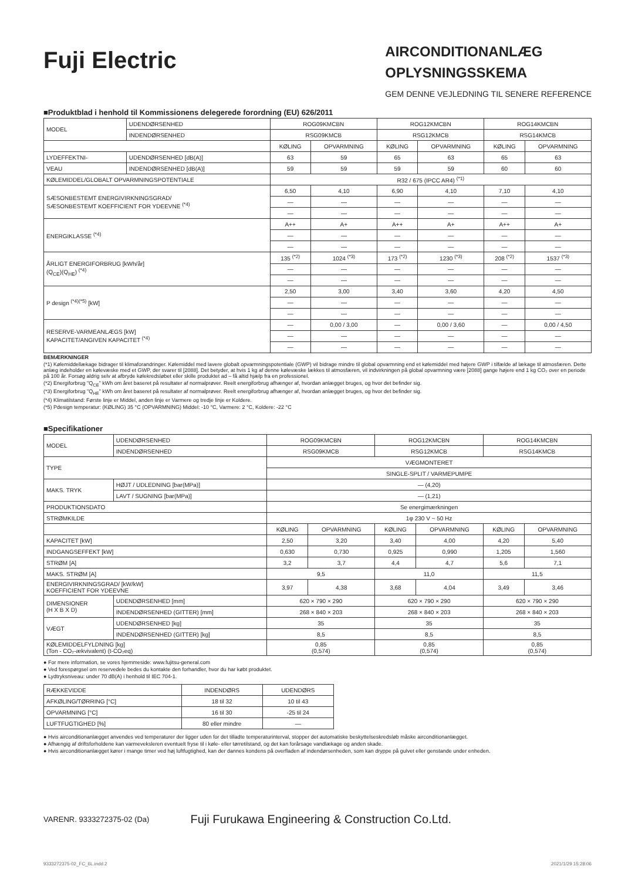Fuji Electric
AIRCONDITIONANLÆG
OPLYSNINGSSKEMA
GEM DENNE VEJLEDNING TIL SENERE REFERENCE
■Produktblad i henhold til Kommissionens delegerede forordning (EU) 626/2011
| MODEL | UDENDØRSENHED | ROG09KMCBN | | ROG12KMCBN | | ROG14KMCBN | |
| | INDENDØRSENHED | RSG09KMCB | | RSG12KMCB | | RSG14KMCB | |
| | | KØLING | OPVARMNING | KØLING | OPVARMNING | KØLING | OPVARMNING |
| LYDEFFEKTNI- | UDENDØRSENHED [dB(A)] | 63 | 59 | 65 | 63 | 65 | 63 |
| VEAU | INDENDØRSENHED [dB(A)] | 59 | 59 | 59 | 59 | 60 | 60 |
| KØLEMIDDEL/GLOBALT OPVARMNINGSPOTENTIALE | | R32 / 675 (IPCC AR4) <sup>(*1)</sup> | | | | | |
| SÆSONBESTEMT ENERGIVIRKNINGSGRAD/ SÆSONBESTEMT KOEFFICIENT FOR YDEEVNE <sup>(*4)</sup> | | 6,50 | 4,10 | 6,90 | 4,10 | 7,10 | 4,10 |
| | | — | — | — | — | — | — |
| | | — | — | — | — | — | — |
| ENERGIKLASSE <sup>(*4)</sup> | | A++ | A+ | A++ | A+ | A++ | A+ |
| | | — | — | — | — | — | — |
| | | — | — | — | — | — | — |
| ÅRLIGT ENERGIFORBRUG [kWh/år] (Q<sub>CE</sub>)(Q<sub>HE</sub>) <sup>(*4)</sup> | | 135 <sup>(*2)</sup> | 1024 <sup>(*3)</sup> | 173 <sup>(*2)</sup> | 1230 <sup>(*3)</sup> | 208 <sup>(*2)</sup> | 1537 <sup>(*3)</sup> |
| | | — | — | — | — | — | — |
| | | — | — | — | — | — | — |
| P design <sup>(*4)(*5)</sup> [kW] | | 2,50 | 3,00 | 3,40 | 3,60 | 4,20 | 4,50 |
| | | — | — | — | — | — | — |
| | | — | — | — | — | — | — |
| RESERVE-VARMEANLÆGS [kW] KAPACITET/ANGIVEN KAPACITET <sup>(*4)</sup> | | — | 0,00 / 3,00 | — | 0,00 / 3,60 | — | 0,00 / 4,50 |
| | | — | — | — | — | — | — |
| | | — | — | — | — | — | — |
BEMÆRKNINGER
(*1) Kølemiddellækage bidrager til klimaforandringer. Kølemiddel med lavere globalt opvarmningspotentiale (GWP) vil bidrage mindre til global opvarmning end et kølemiddel med højere GWP i tilfælde af lækage til atmosfæren. Dette anlæg indeholder en kølevæske med et GWP, der svarer til [2088]. Det betyder, at hvis 1 kg af denne kølevæske lækkes til atmosfæren, vil indvirkningen på global opvarmning være [2088] gange højere end 1 kg CO₂ over en periode på 100 år. Forsøg aldrig selv at afbryde kølekredsløbet eller skille produktet ad – få altid hjælp fra en professionel.
(*2) Energiforbrug "Q<sub>CE</sub>" kWh om året baseret på resultater af normalprøver. Reelt energiforbrug afhænger af, hvordan anlægget bruges, og hvor det befinder sig.
(*3) Energiforbrug "Q<sub>HE</sub>" kWh om året baseret på resultater af normalprøver. Reelt energiforbrug afhænger af, hvordan anlægget bruges, og hvor det befinder sig.
(*4) Klimatilstand: Første linje er Middel, anden linje er Varmere og tredje linje er Koldere.
(*5) Pdesign temperatur: (KØLING) 35 °C (OPVARMNING) Middel: -10 °C, Varmere: 2 °C, Koldere: -22 °C
■Specifikationer
| MODEL | UDENDØRSENHED | ROG09KMCBN | | ROG12KMCBN | | ROG14KMCBN | |
| | INDENDØRSENHED | RSG09KMCB | | RSG12KMCB | | RSG14KMCB | |
| TYPE | | VÆGMONTERET | | | | | |
| | | SINGLE-SPLIT / VARMEPUMPE | | | | | |
| MAKS. TRYK | HØJT / UDLEDNING [bar(MPa)] | — (4,20) | | | | | |
| | LAVT / SUGNING [bar(MPa)] | — (1,21) | | | | | |
| PRODUKTIONSDATO | | Se energimærkningen | | | | | |
| STRØMKILDE | | 1φ 230 V ~ 50 Hz | | | | | |
| | | KØLING | OPVARMNING | KØLING | OPVARMNING | KØLING | OPVARMNING |
| KAPACITET [kW] | | 2,50 | 3,20 | 3,40 | 4,00 | 4,20 | 5,40 |
| INDGANGSEFFEKT [kW] | | 0,630 | 0,730 | 0,925 | 0,990 | 1,205 | 1,560 |
| STRØM [A] | | 3,2 | 3,7 | 4,4 | 4,7 | 5,6 | 7,1 |
| MAKS. STRØM [A] | | 9,5 | | 11,0 | | 11,5 | |
| ENERGIVIRKNINGSGRAD/ [kW/kW] KOEFFICIENT FOR YDEEVNE | | 3,97 | 4,38 | 3,68 | 4,04 | 3,49 | 3,46 |
| DIMENSIONER (H X B X D) | UDENDØRSENHED [mm] | 620 × 790 × 290 | | 620 × 790 × 290 | | 620 × 790 × 290 | |
| | INDENDØRSENHED (GITTER) [mm] | 268 × 840 × 203 | | 268 × 840 × 203 | | 268 × 840 × 203 | |
| VÆGT | UDENDØRSENHED [kg] | 35 | | 35 | | 35 | |
| | INDENDØRSENHED (GITTER) [kg] | 8,5 | | 8,5 | | 8,5 | |
| KØLEMIDDELFYLDNING [kg] (Ton - CO₂-ækvivalent) (t-CO₂eq) | | 0,85 (0,574) | | 0,85 (0,574) | | 0,85 (0,574) | |
● For mere information, se vores hjemmeside: www.fujitsu-general.com
● Ved forespørgsel om reservedele bedes du kontakte den forhandler, hvor du har købt produktet.
● Lydtryksniveau: under 70 dB(A) i henhold til IEC 704-1.
| RÆKKEVIDDE | INDENDØRS | UDENDØRS |
| AFKØLING/TØRRING [°C] | 18 til 32 | 10 til 43 |
| OPVARMNING [°C] | 16 til 30 | -25 til 24 |
| LUFTFUGTIGHED [%] | 80 eller mindre | — |
● Hvis airconditionanlægget anvendes ved temperaturer der ligger uden for det tilladte temperaturinterval, stopper det automatiske beskyttelseskredsløb måske airconditionanlægget.
● Afhængig af driftsforholdene kan varmeveksleren eventuelt fryse til i køle- eller tørretilstand, og det kan forårsage vandlækage og anden skade.
● Hvis airconditionanlægget kører i mange timer ved høj luftfugtighed, kan der dannes kondens på overfladen af indendørsenheden, som kan dryppe på gulvet eller genstande under enheden.
VARENR. 9333272375-02 (Da) Fuji Furukawa Engineering & Construction Co.Ltd.
9333272375-02_FC_6L.indd 2 2021/1/29 15:28:06